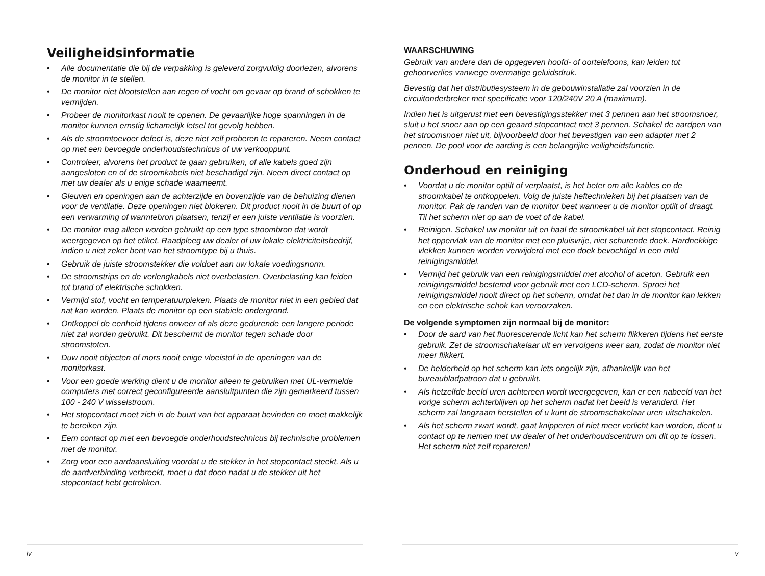Veiligheidsinformatie
• Alle documentatie die bij de verpakking is geleverd zorgvuldig doorlezen, alvorens de monitor in te stellen.
• De monitor niet blootstellen aan regen of vocht om gevaar op brand of schokken te vermijden.
• Probeer de monitorkast nooit te openen. De gevaarlijke hoge spanningen in de monitor kunnen ernstig lichamelijk letsel tot gevolg hebben.
• Als de stroomtoevoer defect is, deze niet zelf proberen te repareren. Neem contact op met een bevoegde onderhoudstechnicus of uw verkooppunt.
• Controleer, alvorens het product te gaan gebruiken, of alle kabels goed zijn aangesloten en of de stroomkabels niet beschadigd zijn. Neem direct contact op met uw dealer als u enige schade waarneemt.
• Gleuven en openingen aan de achterzijde en bovenzijde van de behuizing dienen voor de ventilatie. Deze openingen niet blokeren. Dit product nooit in de buurt of op een verwarming of warmtebron plaatsen, tenzij er een juiste ventilatie is voorzien.
• De monitor mag alleen worden gebruikt op een type stroombron dat wordt weergegeven op het etiket. Raadpleeg uw dealer of uw lokale elektriciteitsbedrijf, indien u niet zeker bent van het stroomtype bij u thuis.
• Gebruik de juiste stroomstekker die voldoet aan uw lokale voedingsnorm.
• De stroomstrips en de verlengkabels niet overbelasten. Overbelasting kan leiden tot brand of elektrische schokken.
• Vermijd stof, vocht en temperatuurpieken. Plaats de monitor niet in een gebied dat nat kan worden. Plaats de monitor op een stabiele ondergrond.
• Ontkoppel de eenheid tijdens onweer of als deze gedurende een langere periode niet zal worden gebruikt. Dit beschermt de monitor tegen schade door stroomstoten.
• Duw nooit objecten of mors nooit enige vloeistof in de openingen van de monitorkast.
• Voor een goede werking dient u de monitor alleen te gebruiken met UL-vermelde computers met correct geconfigureerde aansluitpunten die zijn gemarkeerd tussen 100 - 240 V wisselstroom.
• Het stopcontact moet zich in de buurt van het apparaat bevinden en moet makkelijk te bereiken zijn.
• Eem contact op met een bevoegde onderhoudstechnicus bij technische problemen met de monitor.
• Zorg voor een aardaansluiting voordat u de stekker in het stopcontact steekt. Als u de aardverbinding verbreekt, moet u dat doen nadat u de stekker uit het stopcontact hebt getrokken.
iv
WAARSCHUWING
Gebruik van andere dan de opgegeven hoofd- of oortelefoons, kan leiden tot gehoorverlies vanwege overmatige geluidsdruk.
Bevestig dat het distributiesysteem in de gebouwinstallatie zal voorzien in de circuitonderbreker met specificatie voor 120/240V 20 A (maximum).
Indien het is uitgerust met een bevestigingsstekker met 3 pennen aan het stroomsnoer, sluit u het snoer aan op een geaard stopcontact met 3 pennen. Schakel de aardpen van het stroomsnoer niet uit, bijvoorbeeld door het bevestigen van een adapter met 2 pennen. De pool voor de aarding is een belangrijke veiligheidsfunctie.
Onderhoud en reiniging
• Voordat u de monitor optilt of verplaatst, is het beter om alle kables en de stroomkabel te ontkoppelen. Volg de juiste heftechnieken bij het plaatsen van de monitor. Pak de randen van de monitor beet wanneer u de monitor optilt of draagt. Til het scherm niet op aan de voet of de kabel.
• Reinigen. Schakel uw monitor uit en haal de stroomkabel uit het stopcontact. Reinig het oppervlak van de monitor met een pluisvrije, niet schurende doek. Hardnekkige vlekken kunnen worden verwijderd met een doek bevochtigd in een mild reinigingsmiddel.
• Vermijd het gebruik van een reinigingsmiddel met alcohol of aceton. Gebruik een reinigingsmiddel bestemd voor gebruik met een LCD-scherm. Sproei het reinigingsmiddel nooit direct op het scherm, omdat het dan in de monitor kan lekken en een elektrische schok kan veroorzaken.
De volgende symptomen zijn normaal bij de monitor:
• Door de aard van het fluorescerende licht kan het scherm flikkeren tijdens het eerste gebruik. Zet de stroomschakelaar uit en vervolgens weer aan, zodat de monitor niet meer flikkert.
• De helderheid op het scherm kan iets ongelijk zijn, afhankelijk van het bureaubladpatroon dat u gebruikt.
• Als hetzelfde beeld uren achtereen wordt weergegeven, kan er een nabeeld van het vorige scherm achterblijven op het scherm nadat het beeld is veranderd. Het scherm zal langzaam herstellen of u kunt de stroomschakelaar uren uitschakelen.
• Als het scherm zwart wordt, gaat knipperen of niet meer verlicht kan worden, dient u contact op te nemen met uw dealer of het onderhoudscentrum om dit op te lossen. Het scherm niet zelf repareren!
v